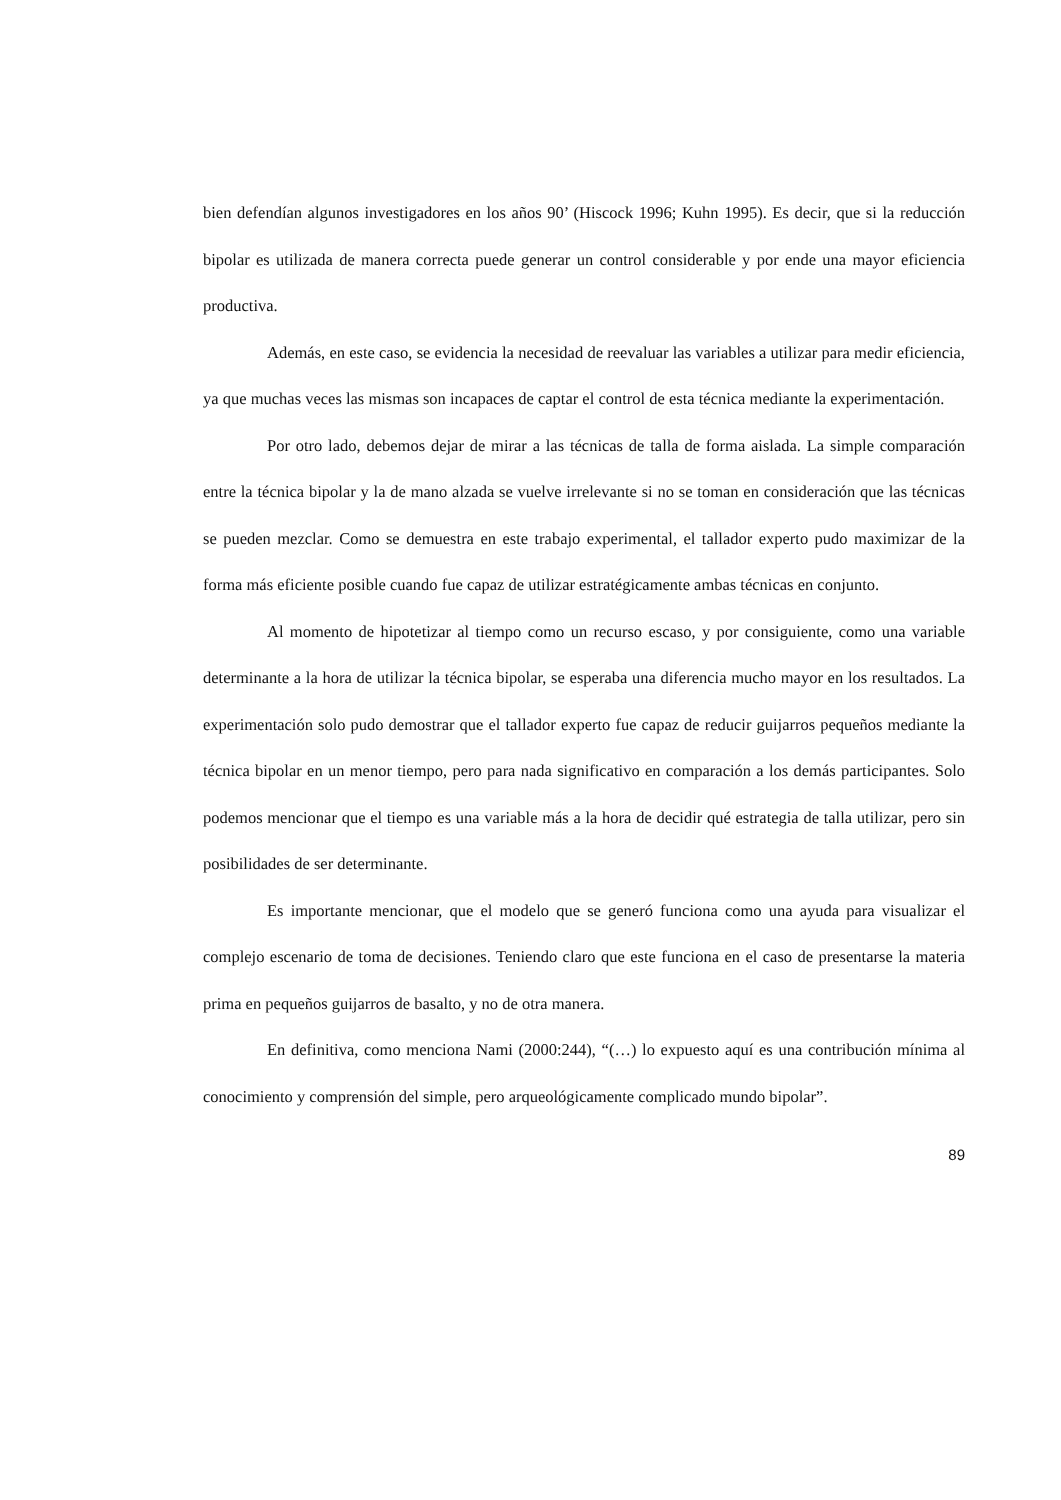bien defendían algunos investigadores en los años 90’ (Hiscock 1996; Kuhn 1995). Es decir, que si la reducción bipolar es utilizada de manera correcta puede generar un control considerable y por ende una mayor eficiencia productiva.
Además, en este caso, se evidencia la necesidad de reevaluar las variables a utilizar para medir eficiencia, ya que muchas veces las mismas son incapaces de captar el control de esta técnica mediante la experimentación.
Por otro lado, debemos dejar de mirar a las técnicas de talla de forma aislada. La simple comparación entre la técnica bipolar y la de mano alzada se vuelve irrelevante si no se toman en consideración que las técnicas se pueden mezclar. Como se demuestra en este trabajo experimental, el tallador experto pudo maximizar de la forma más eficiente posible cuando fue capaz de utilizar estratégicamente ambas técnicas en conjunto.
Al momento de hipotetizar al tiempo como un recurso escaso, y por consiguiente, como una variable determinante a la hora de utilizar la técnica bipolar, se esperaba una diferencia mucho mayor en los resultados. La experimentación solo pudo demostrar que el tallador experto fue capaz de reducir guijarros pequeños mediante la técnica bipolar en un menor tiempo, pero para nada significativo en comparación a los demás participantes. Solo podemos mencionar que el tiempo es una variable más a la hora de decidir qué estrategia de talla utilizar, pero sin posibilidades de ser determinante.
Es importante mencionar, que el modelo que se generó funciona como una ayuda para visualizar el complejo escenario de toma de decisiones. Teniendo claro que este funciona en el caso de presentarse la materia prima en pequeños guijarros de basalto, y no de otra manera.
En definitiva, como menciona Nami (2000:244), “(…) lo expuesto aquí es una contribución mínima al conocimiento y comprensión del simple, pero arqueológicamente complicado mundo bipolar”.
89